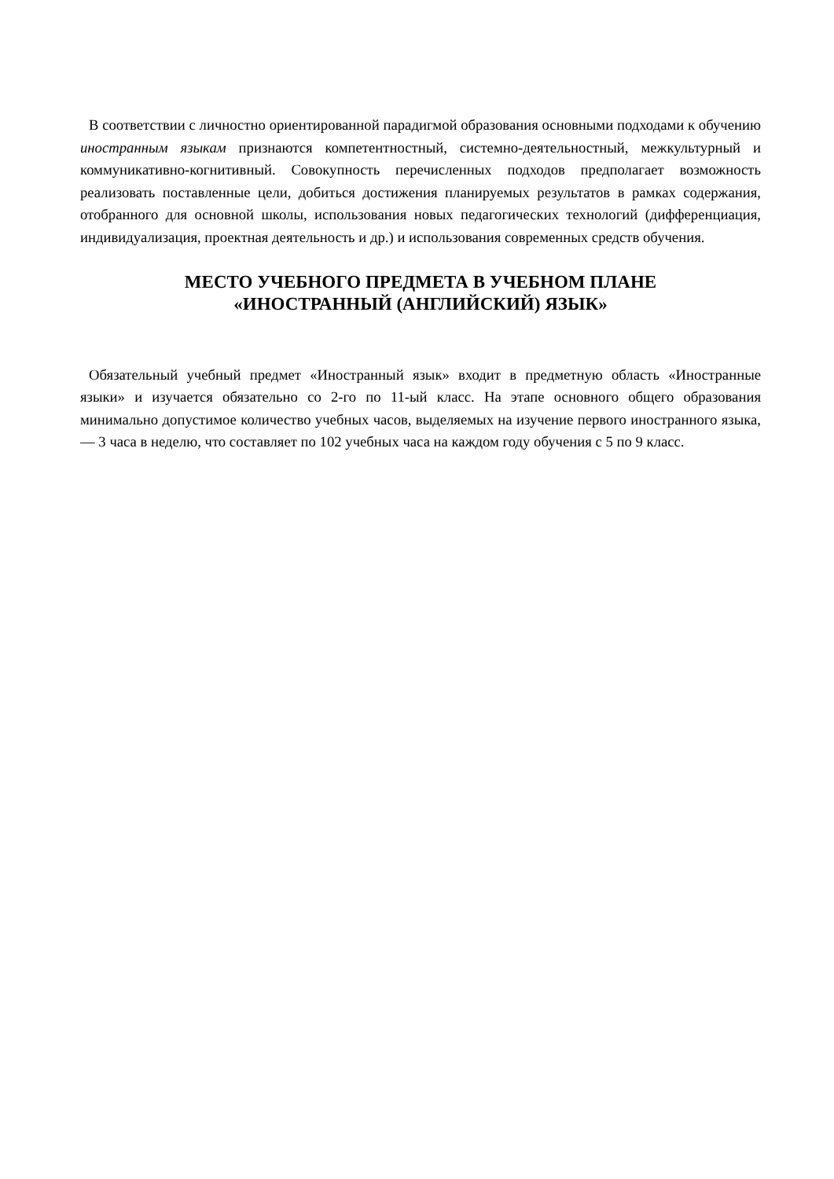В соответствии с личностно ориентированной парадигмой образования основными подходами к обучению иностранным языкам признаются компетентностный, системно-деятельностный, межкультурный и коммуникативно-когнитивный. Совокупность перечисленных подходов предполагает возможность реализовать поставленные цели, добиться достижения планируемых результатов в рамках содержания, отобранного для основной школы, использования новых педагогических технологий (дифференциация, индивидуализация, проектная деятельность и др.) и использования современных средств обучения.
МЕСТО УЧЕБНОГО ПРЕДМЕТА В УЧЕБНОМ ПЛАНЕ
«ИНОСТРАННЫЙ (АНГЛИЙСКИЙ) ЯЗЫК»
Обязательный учебный предмет «Иностранный язык» входит в предметную область «Иностранные языки» и изучается обязательно со 2-го по 11-ый класс. На этапе основного общего образования минимально допустимое количество учебных часов, выделяемых на изучение первого иностранного языка, — 3 часа в неделю, что составляет по 102 учебных часа на каждом году обучения с 5 по 9 класс.